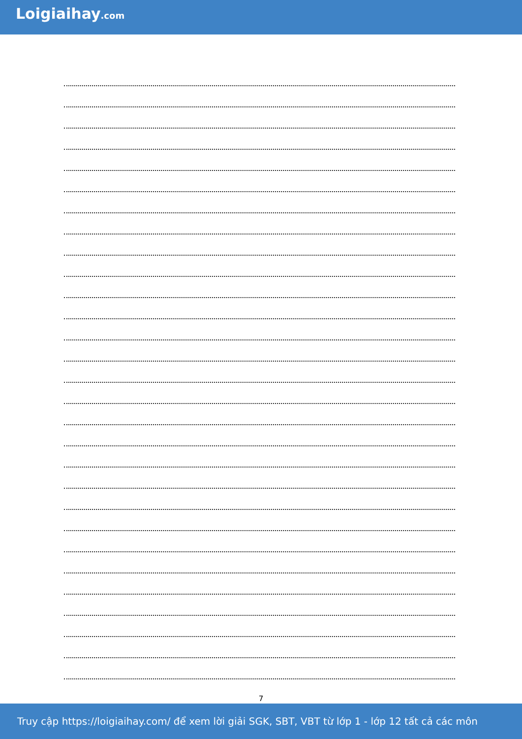Loigiaihay.com
7
Truy cập https://loigiaihay.com/ để xem lời giải SGK, SBT, VBT từ lớp 1 - lớp 12 tất cả các môn